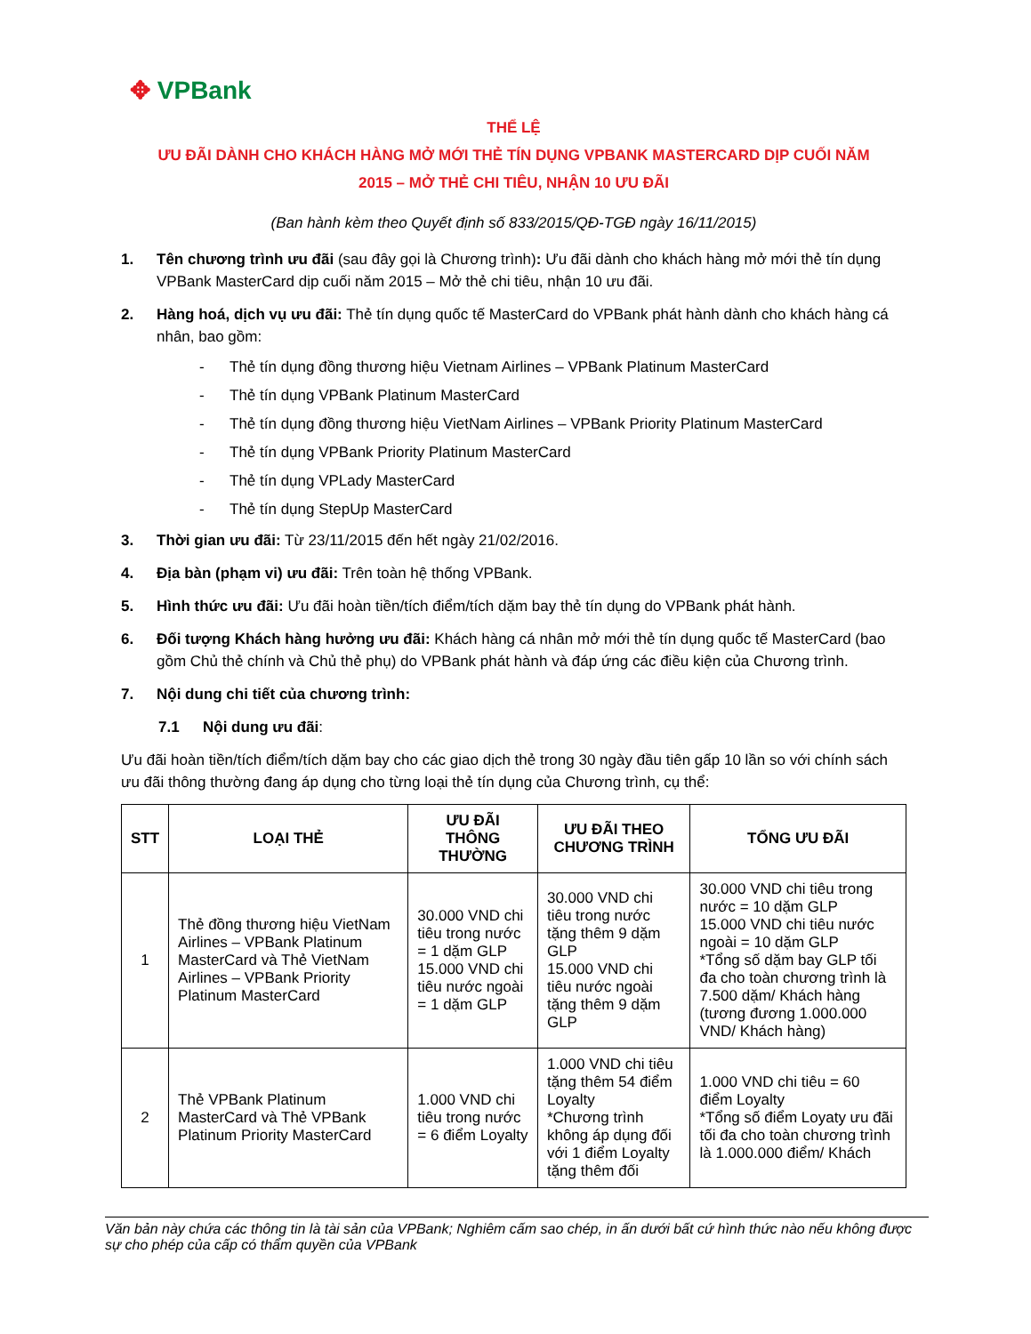✥ VPBank
THỂ LỆ
ƯU ĐÃI DÀNH CHO KHÁCH HÀNG MỞ MỚI THẺ TÍN DỤNG VPBANK MASTERCARD DỊP CUỐI NĂM
2015 – MỞ THẺ CHI TIÊU, NHẬN 10 ƯU ĐÃI
(Ban hành kèm theo Quyết định số 833/2015/QĐ-TGĐ ngày 16/11/2015)
1. Tên chương trình ưu đãi (sau đây gọi là Chương trình): Ưu đãi dành cho khách hàng mở mới thẻ tín dụng VPBank MasterCard dịp cuối năm 2015 – Mở thẻ chi tiêu, nhận 10 ưu đãi.
2. Hàng hoá, dịch vụ ưu đãi: Thẻ tín dụng quốc tế MasterCard do VPBank phát hành dành cho khách hàng cá nhân, bao gồm:
- Thẻ tín dụng đồng thương hiệu Vietnam Airlines – VPBank Platinum MasterCard
- Thẻ tín dụng VPBank Platinum MasterCard
- Thẻ tín dụng đồng thương hiệu VietNam Airlines – VPBank Priority Platinum MasterCard
- Thẻ tín dụng VPBank Priority Platinum MasterCard
- Thẻ tín dụng VPLady MasterCard
- Thẻ tín dụng StepUp MasterCard
3. Thời gian ưu đãi: Từ 23/11/2015 đến hết ngày 21/02/2016.
4. Địa bàn (phạm vi) ưu đãi: Trên toàn hệ thống VPBank.
5. Hình thức ưu đãi: Ưu đãi hoàn tiền/tích điểm/tích dặm bay thẻ tín dụng do VPBank phát hành.
6. Đối tượng Khách hàng hưởng ưu đãi: Khách hàng cá nhân mở mới thẻ tín dụng quốc tế MasterCard (bao gồm Chủ thẻ chính và Chủ thẻ phụ) do VPBank phát hành và đáp ứng các điều kiện của Chương trình.
7. Nội dung chi tiết của chương trình:
7.1 Nội dung ưu đãi:
Ưu đãi hoàn tiền/tích điểm/tích dặm bay cho các giao dịch thẻ trong 30 ngày đầu tiên gấp 10 lần so với chính sách ưu đãi thông thường đang áp dụng cho từng loại thẻ tín dụng của Chương trình, cụ thể:
| STT | LOẠI THẺ | ƯU ĐÃI THÔNG THƯỜNG | ƯU ĐÃI THEO CHƯƠNG TRÌNH | TỔNG ƯU ĐÃI |
| --- | --- | --- | --- | --- |
| 1 | Thẻ đồng thương hiệu VietNam Airlines – VPBank Platinum MasterCard và Thẻ VietNam Airlines – VPBank Priority Platinum MasterCard | 30.000 VND chi tiêu trong nước = 1 dặm GLP 15.000 VND chi tiêu nước ngoài = 1 dặm GLP | 30.000 VND chi tiêu trong nước tặng thêm 9 dặm GLP 15.000 VND chi tiêu nước ngoài tặng thêm 9 dặm GLP | 30.000 VND chi tiêu trong nước = 10 dặm GLP 15.000 VND chi tiêu nước ngoài = 10 dặm GLP *Tổng số dặm bay GLP tối đa cho toàn chương trình là 7.500 dặm/ Khách hàng (tương đương 1.000.000 VND/ Khách hàng) |
| 2 | Thẻ VPBank Platinum MasterCard và Thẻ VPBank Platinum Priority MasterCard | 1.000 VND chi tiêu trong nước = 6 điểm Loyalty | 1.000 VND chi tiêu tặng thêm 54 điểm Loyalty *Chương trình không áp dụng đối với 1 điểm Loyalty tặng thêm đối | 1.000 VND chi tiêu = 60 điểm Loyalty *Tổng số điểm Loyaty ưu đãi tối đa cho toàn chương trình là 1.000.000 điểm/ Khách |
Văn bản này chứa các thông tin là tài sản của VPBank; Nghiêm cấm sao chép, in ấn dưới bất cứ hình thức nào nếu không được sự cho phép của cấp có thẩm quyền của VPBank